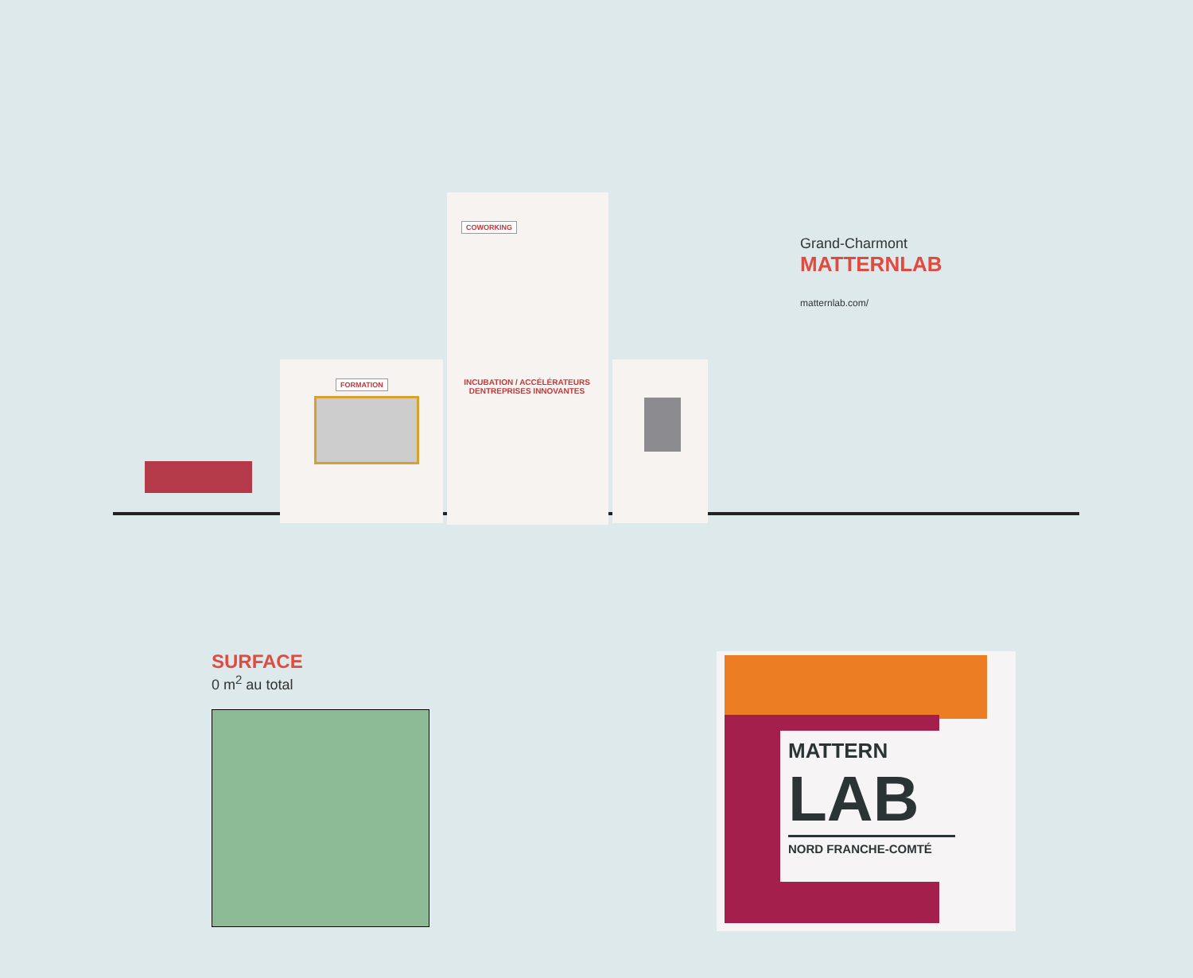COWORKING
FORMATION
INCUBATION / ACCÉLÉRATEURS DENTREPRISES INNOVANTES
Grand-Charmont
MATTERNLAB
matternlab.com/
SURFACE
0 m<sup>2</sup> au total
MATTERN
LAB
NORD FRANCHE-COMTÉ